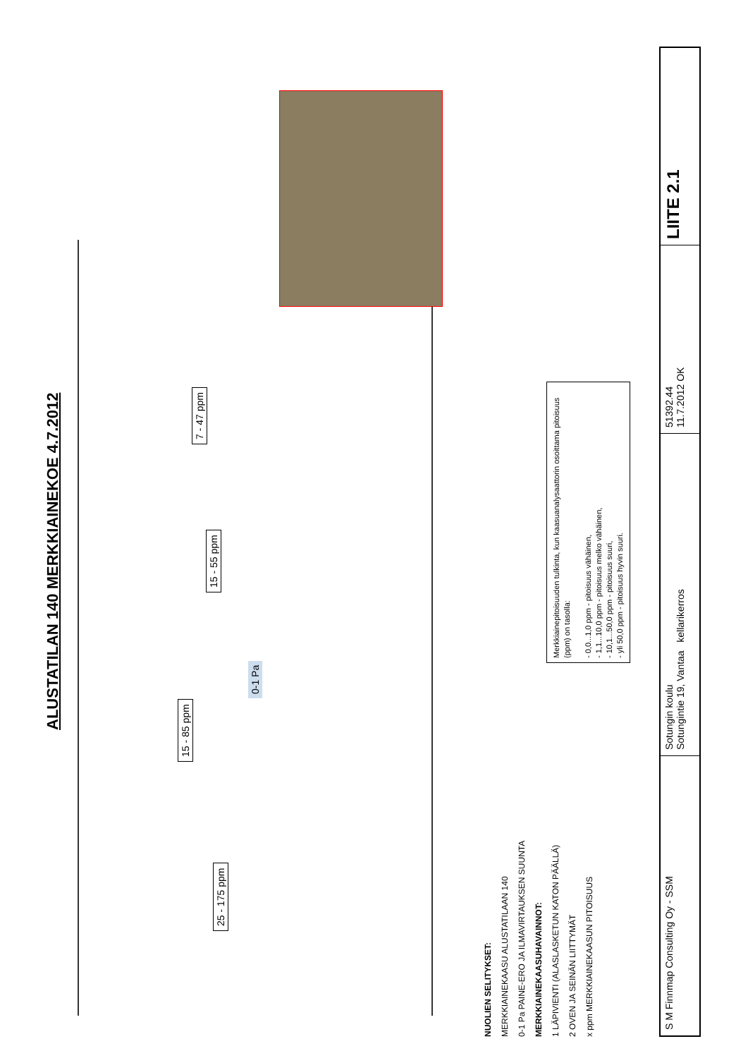ALUSTATILAN 140 MERKKIAINEKOE 4.7.2012
7 - 47 ppm
15 - 55 ppm
15 - 85 ppm
25 - 175 ppm
0-1 Pa
NUOLIEN SELITYKSET:
MERKKIAINEKAASU ALUSTATILAAN 140
0-1 Pa PAINE-ERO JA ILMAVIRTAUKSEN SUUNTA
MERKKIAINEKAASUHAVAINNOT:
1 LÄPIVIENTI (ALASLASKETUN KATON PÄÄLLÄ)
2 OVEN JA SEINÄN LIITTYMÄT
x ppm MERKKIAINEKAASUN PITOISUUS
Merkkiainepitoisuuden tulkinta, kun kaasuanalysaattorin osoittama pitoisuus (ppm) on tasolla:
- 0,0...1,0 ppm - pitoisuus vähäinen,
- 1,1...10,0 ppm - pitoisuus melko vähäinen,
- 10,1...50,0 ppm - pitoisuus suuri,
- yli 50,0 ppm - pitoisuus hyvin suuri.
S M Finnmap Consulting Oy - SSM
Sotungin koulu
Sotungintie 19, Vantaa kellarikerros
51392.44
11.7.2012 OK
LIITE 2.1